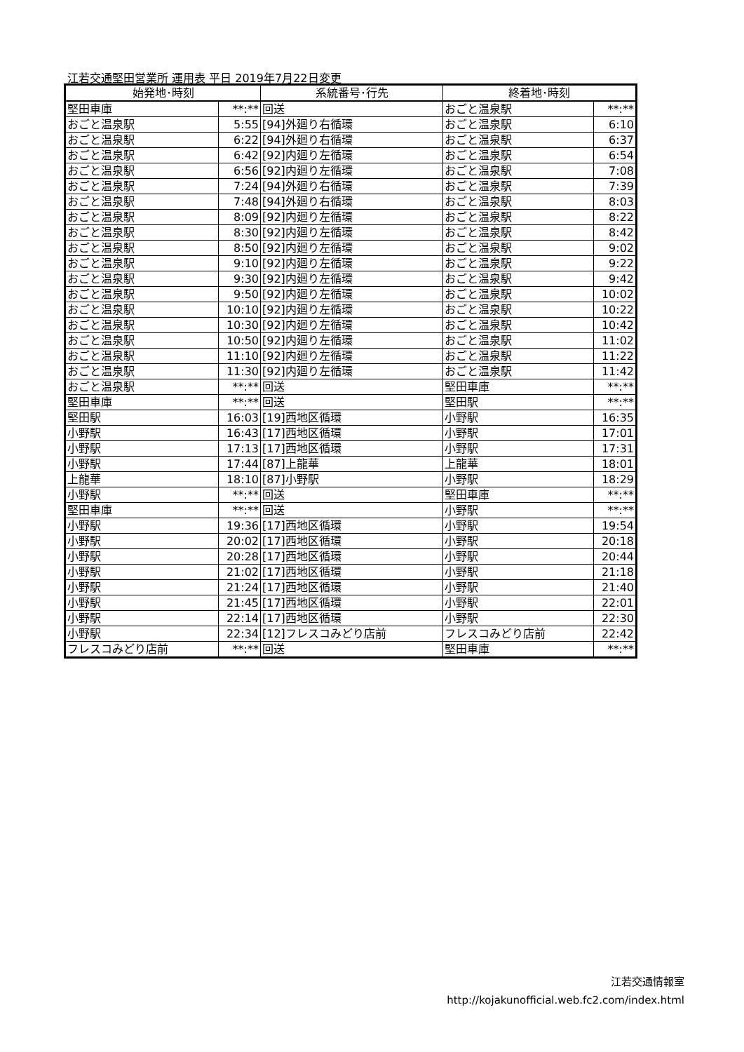江若交通堅田営業所 運用表 平日 2019年7月22日変更
| 始発地･時刻 | | 系統番号･行先 | 終着地･時刻 | |
| --- | --- | --- | --- | --- |
| 堅田車庫 | **:** | 回送 | おごと温泉駅 | **:** |
| おごと温泉駅 | 5:55 | [94]外廻り右循環 | おごと温泉駅 | 6:10 |
| おごと温泉駅 | 6:22 | [94]外廻り右循環 | おごと温泉駅 | 6:37 |
| おごと温泉駅 | 6:42 | [92]内廻り左循環 | おごと温泉駅 | 6:54 |
| おごと温泉駅 | 6:56 | [92]内廻り左循環 | おごと温泉駅 | 7:08 |
| おごと温泉駅 | 7:24 | [94]外廻り右循環 | おごと温泉駅 | 7:39 |
| おごと温泉駅 | 7:48 | [94]外廻り右循環 | おごと温泉駅 | 8:03 |
| おごと温泉駅 | 8:09 | [92]内廻り左循環 | おごと温泉駅 | 8:22 |
| おごと温泉駅 | 8:30 | [92]内廻り左循環 | おごと温泉駅 | 8:42 |
| おごと温泉駅 | 8:50 | [92]内廻り左循環 | おごと温泉駅 | 9:02 |
| おごと温泉駅 | 9:10 | [92]内廻り左循環 | おごと温泉駅 | 9:22 |
| おごと温泉駅 | 9:30 | [92]内廻り左循環 | おごと温泉駅 | 9:42 |
| おごと温泉駅 | 9:50 | [92]内廻り左循環 | おごと温泉駅 | 10:02 |
| おごと温泉駅 | 10:10 | [92]内廻り左循環 | おごと温泉駅 | 10:22 |
| おごと温泉駅 | 10:30 | [92]内廻り左循環 | おごと温泉駅 | 10:42 |
| おごと温泉駅 | 10:50 | [92]内廻り左循環 | おごと温泉駅 | 11:02 |
| おごと温泉駅 | 11:10 | [92]内廻り左循環 | おごと温泉駅 | 11:22 |
| おごと温泉駅 | 11:30 | [92]内廻り左循環 | おごと温泉駅 | 11:42 |
| おごと温泉駅 | **:** | 回送 | 堅田車庫 | **:** |
| 堅田車庫 | **:** | 回送 | 堅田駅 | **:** |
| 堅田駅 | 16:03 | [19]西地区循環 | 小野駅 | 16:35 |
| 小野駅 | 16:43 | [17]西地区循環 | 小野駅 | 17:01 |
| 小野駅 | 17:13 | [17]西地区循環 | 小野駅 | 17:31 |
| 小野駅 | 17:44 | [87]上龍華 | 上龍華 | 18:01 |
| 上龍華 | 18:10 | [87]小野駅 | 小野駅 | 18:29 |
| 小野駅 | **:** | 回送 | 堅田車庫 | **:** |
| 堅田車庫 | **:** | 回送 | 小野駅 | **:** |
| 小野駅 | 19:36 | [17]西地区循環 | 小野駅 | 19:54 |
| 小野駅 | 20:02 | [17]西地区循環 | 小野駅 | 20:18 |
| 小野駅 | 20:28 | [17]西地区循環 | 小野駅 | 20:44 |
| 小野駅 | 21:02 | [17]西地区循環 | 小野駅 | 21:18 |
| 小野駅 | 21:24 | [17]西地区循環 | 小野駅 | 21:40 |
| 小野駅 | 21:45 | [17]西地区循環 | 小野駅 | 22:01 |
| 小野駅 | 22:14 | [17]西地区循環 | 小野駅 | 22:30 |
| 小野駅 | 22:34 | [12]フレスコみどり店前 | フレスコみどり店前 | 22:42 |
| フレスコみどり店前 | **:** | 回送 | 堅田車庫 | **:** |
江若交通情報室
http://kojakunofficial.web.fc2.com/index.html